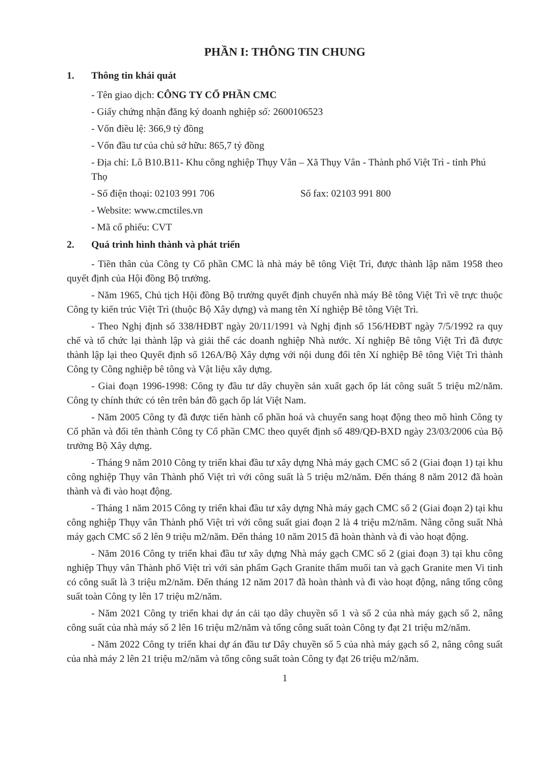PHẦN I: THÔNG TIN CHUNG
1. Thông tin khái quát
- Tên giao dịch: CÔNG TY CỔ PHẦN CMC
- Giấy chứng nhận đăng ký doanh nghiệp số: 2600106523
- Vốn điều lệ: 366,9 tỷ đồng
- Vốn đầu tư của chủ sở hữu: 865,7 tỷ đồng
- Địa chỉ: Lô B10.B11- Khu công nghiệp Thụy Vân – Xã Thụy Vân - Thành phố Việt Trì - tỉnh Phú Thọ
- Số điện thoại: 02103 991 706 Số fax: 02103 991 800
- Website: www.cmctiles.vn
- Mã cổ phiếu: CVT
2. Quá trình hình thành và phát triển
- Tiền thân của Công ty Cổ phần CMC là nhà máy bê tông Việt Trì, được thành lập năm 1958 theo quyết định của Hội đồng Bộ trưởng.
- Năm 1965, Chủ tịch Hội đồng Bộ trưởng quyết định chuyển nhà máy Bê tông Việt Trì về trực thuộc Công ty kiến trúc Việt Trì (thuộc Bộ Xây dựng) và mang tên Xí nghiệp Bê tông Việt Trì.
- Theo Nghị định số 338/HĐBT ngày 20/11/1991 và Nghị định số 156/HĐBT ngày 7/5/1992 ra quy chế và tổ chức lại thành lập và giải thể các doanh nghiệp Nhà nước. Xí nghiệp Bê tông Việt Trì đã được thành lập lại theo Quyết định số 126A/Bộ Xây dựng với nội dung đổi tên Xí nghiệp Bê tông Việt Trì thành Công ty Công nghiệp bê tông và Vật liệu xây dựng.
- Giai đoạn 1996-1998: Công ty đầu tư dây chuyền sản xuất gạch ốp lát công suất 5 triệu m2/năm. Công ty chính thức có tên trên bản đồ gạch ốp lát Việt Nam.
- Năm 2005 Công ty đã được tiến hành cổ phần hoá và chuyển sang hoạt động theo mô hình Công ty Cổ phần và đổi tên thành Công ty Cổ phần CMC theo quyết định số 489/QĐ-BXD ngày 23/03/2006 của Bộ trưởng Bộ Xây dựng.
- Tháng 9 năm 2010 Công ty triển khai đầu tư xây dựng Nhà máy gạch CMC số 2 (Giai đoạn 1) tại khu công nghiệp Thụy vân Thành phố Việt trì với công suất là 5 triệu m2/năm. Đến tháng 8 năm 2012 đã hoàn thành và đi vào hoạt động.
- Tháng 1 năm 2015 Công ty triển khai đầu tư xây dựng Nhà máy gạch CMC số 2 (Giai đoạn 2) tại khu công nghiệp Thụy vân Thành phố Việt trì với công suất giai đoạn 2 là 4 triệu m2/năm. Nâng công suất Nhà máy gạch CMC số 2 lên 9 triệu m2/năm. Đến tháng 10 năm 2015 đã hoàn thành và đi vào hoạt động.
- Năm 2016 Công ty triển khai đầu tư xây dựng Nhà máy gạch CMC số 2 (giai đoạn 3) tại khu công nghiệp Thụy vân Thành phố Việt trì với sản phẩm Gạch Granite thấm muối tan và gạch Granite men Vi tinh có công suất là 3 triệu m2/năm. Đến tháng 12 năm 2017 đã hoàn thành và đi vào hoạt động, nâng tổng công suất toàn Công ty lên 17 triệu m2/năm.
- Năm 2021 Công ty triển khai dự án cải tạo dây chuyền số 1 và số 2 của nhà máy gạch số 2, nâng công suất của nhà máy số 2 lên 16 triệu m2/năm và tổng công suất toàn Công ty đạt 21 triệu m2/năm.
- Năm 2022 Công ty triển khai dự án đầu tư Dây chuyền số 5 của nhà máy gạch số 2, nâng công suất của nhà máy 2 lên 21 triệu m2/năm và tổng công suất toàn Công ty đạt 26 triệu m2/năm.
1